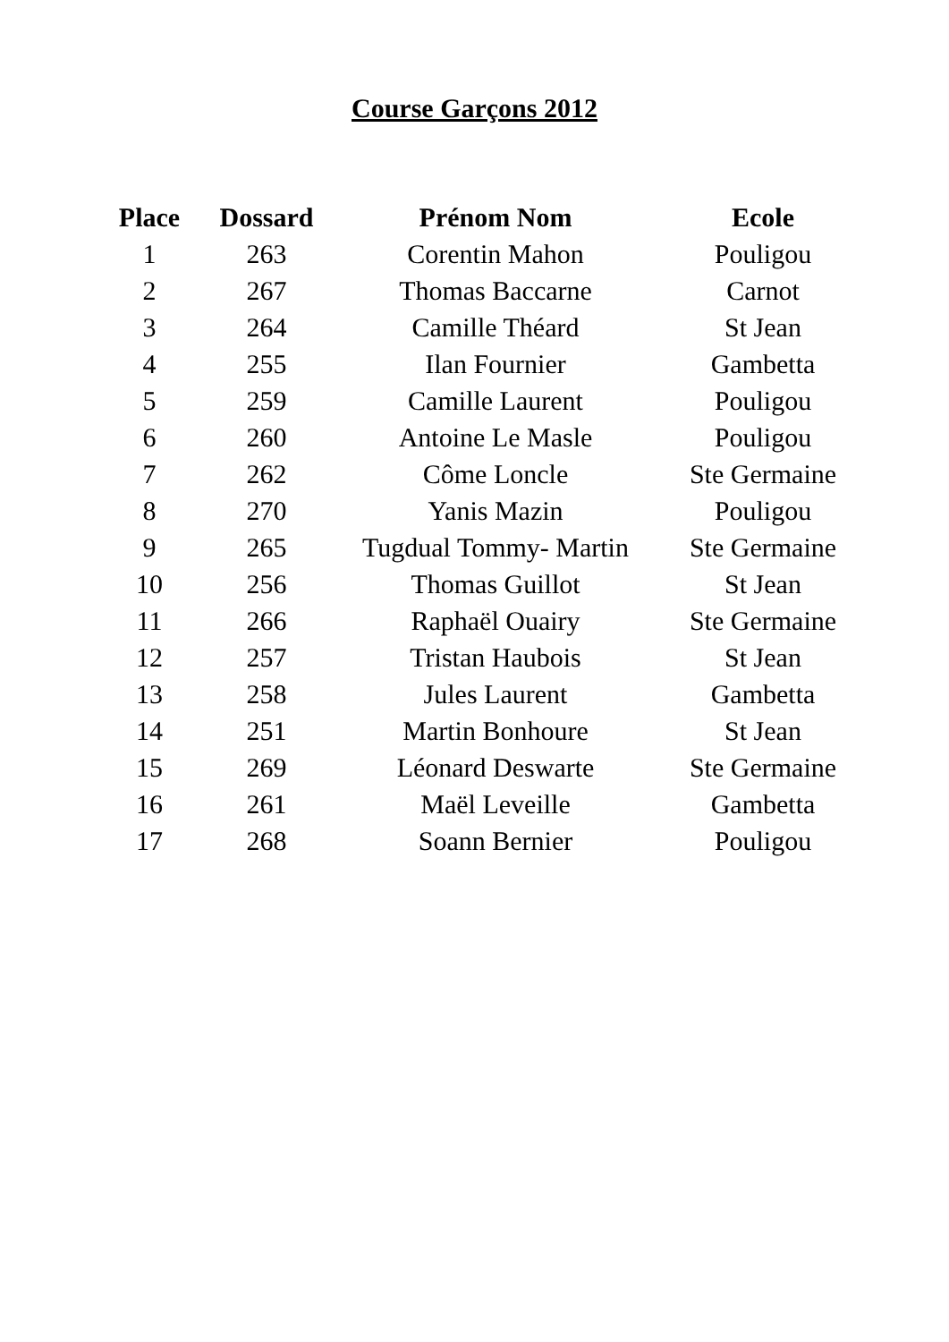Course Garçons 2012
| Place | Dossard | Prénom Nom | Ecole |
| --- | --- | --- | --- |
| 1 | 263 | Corentin Mahon | Pouligou |
| 2 | 267 | Thomas Baccarne | Carnot |
| 3 | 264 | Camille Théard | St Jean |
| 4 | 255 | Ilan Fournier | Gambetta |
| 5 | 259 | Camille Laurent | Pouligou |
| 6 | 260 | Antoine Le Masle | Pouligou |
| 7 | 262 | Côme Loncle | Ste Germaine |
| 8 | 270 | Yanis Mazin | Pouligou |
| 9 | 265 | Tugdual Tommy- Martin | Ste Germaine |
| 10 | 256 | Thomas Guillot | St Jean |
| 11 | 266 | Raphaël Ouairy | Ste Germaine |
| 12 | 257 | Tristan Haubois | St Jean |
| 13 | 258 | Jules Laurent | Gambetta |
| 14 | 251 | Martin Bonhoure | St Jean |
| 15 | 269 | Léonard Deswarte | Ste Germaine |
| 16 | 261 | Maël Leveille | Gambetta |
| 17 | 268 | Soann Bernier | Pouligou |